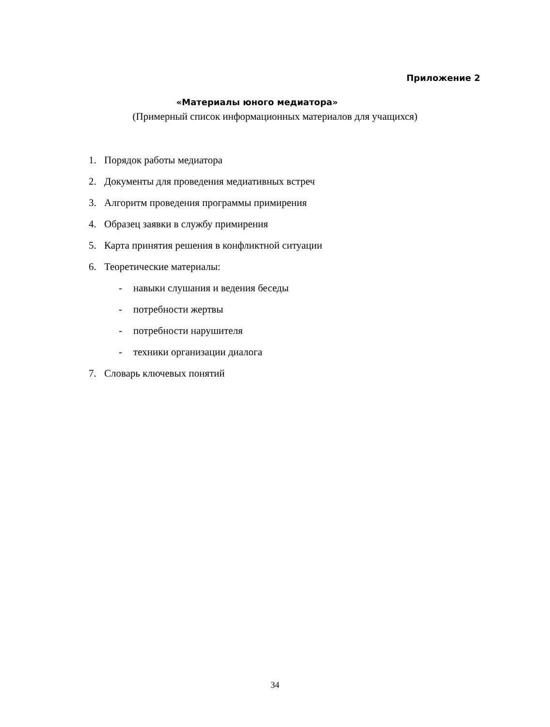Приложение 2
«Материалы юного медиатора»
(Примерный список информационных материалов для учащихся)
1. Порядок работы медиатора
2. Документы для проведения медиативных встреч
3. Алгоритм проведения программы примирения
4. Образец заявки в службу примирения
5. Карта принятия решения в конфликтной ситуации
6. Теоретические материалы:
- навыки слушания и ведения беседы
- потребности жертвы
- потребности нарушителя
- техники организации диалога
7. Словарь ключевых понятий
34